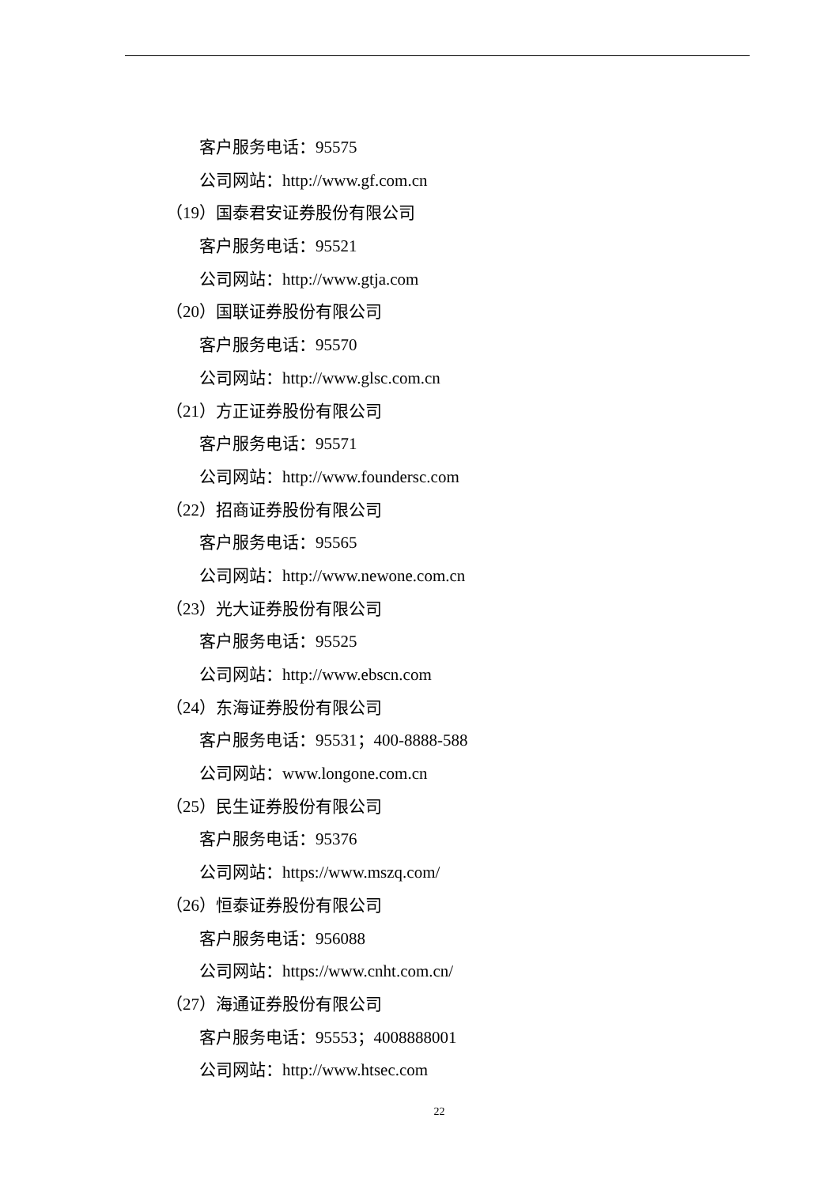客户服务电话：95575
公司网站：http://www.gf.com.cn
（19）国泰君安证券股份有限公司
客户服务电话：95521
公司网站：http://www.gtja.com
（20）国联证券股份有限公司
客户服务电话：95570
公司网站：http://www.glsc.com.cn
（21）方正证券股份有限公司
客户服务电话：95571
公司网站：http://www.foundersc.com
（22）招商证券股份有限公司
客户服务电话：95565
公司网站：http://www.newone.com.cn
（23）光大证券股份有限公司
客户服务电话：95525
公司网站：http://www.ebscn.com
（24）东海证券股份有限公司
客户服务电话：95531；400-8888-588
公司网站：www.longone.com.cn
（25）民生证券股份有限公司
客户服务电话：95376
公司网站：https://www.mszq.com/
（26）恒泰证券股份有限公司
客户服务电话：956088
公司网站：https://www.cnht.com.cn/
（27）海通证券股份有限公司
客户服务电话：95553；4008888001
公司网站：http://www.htsec.com
22